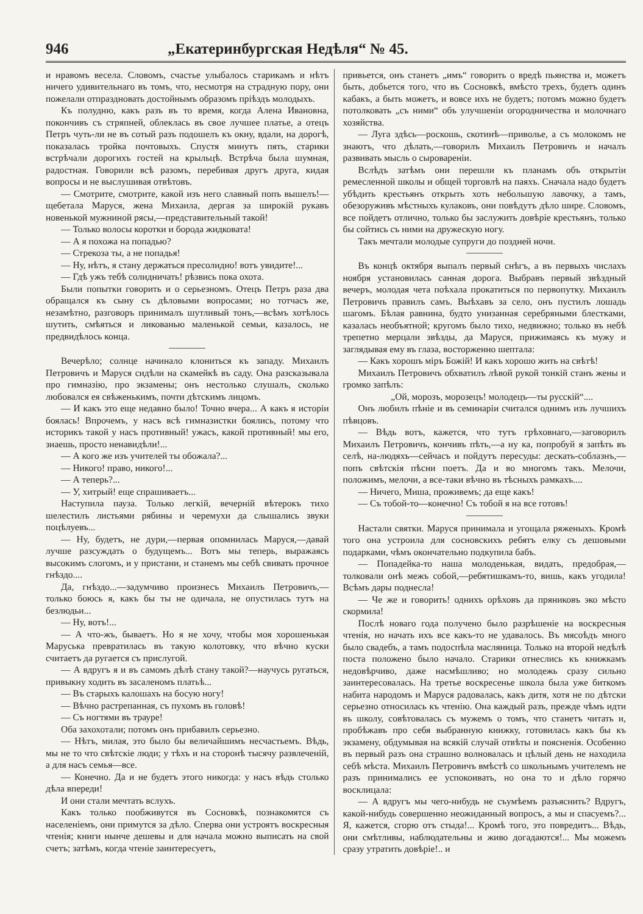946 „Екатеринбургская Недѣля“ № 45.
и нравомъ весела. Словомъ, счастье улыбалось старикамъ и нѣтъ ничего удивительнаго въ томъ, что, несмотря на страдную пору, они пожелали отпраздновать достойнымъ образомъ пріѣздъ молодыхъ.
Къ полудню, какъ разъ въ то время, когда Алена Ивановна, покончивъ съ стряпней, облеклась въ свое лучшее платье, а отецъ Петръ чуть-ли не въ сотый разъ подошелъ къ окну, вдали, на дорогѣ, показалась тройка почтовыхъ. Спустя минутъ пять, старики встрѣчали дорогихъ гостей на крыльцѣ. Встрѣча была шумная, радостная. Говорили всѣ разомъ, перебивая другъ друга, кидая вопросы и не выслушивая отвѣтовъ.
— Смотрите, смотрите, какой изъ него славный попъ вышелъ!—щебетала Маруся, жена Михаила, дергая за широкій рукавъ новенькой мужниной рясы,—представительный такой!
— Только волосы коротки и борода жидковата!
— А я похожа на попадью?
— Стрекоза ты, а не попадья!
— Ну, нѣтъ, я стану держаться пресолидно! вотъ увидите!...
— Гдѣ ужъ тебѣ солидничать! рѣзвись пока охота.
Были попытки говорить и о серьезномъ. Отецъ Петръ раза два обращался къ сыну съ дѣловыми вопросами; но тотчасъ же, незамѣтно, разговоръ принималъ шутливый тонъ,—всѣмъ хотѣлось шутить, смѣяться и ликованью маленькой семьи, казалось, не предвидѣлось конца.
Вечерѣло; солнце начинало клониться къ западу. Михаилъ Петровичъ и Маруся сидѣли на скамейкѣ въ саду. Она разсказывала про гимназію, про экзамены; онъ нестолько слушалъ, сколько любовался ея свѣженькимъ, почти дѣтскимъ лицомъ.
— И какъ это еще недавно было! Точно вчера... А какъ я исторіи боялась! Впрочемъ, у насъ всѣ гимназистки боялись, потому что историкъ такой у насъ противный! ужасъ, какой противный! мы его, знаешь, просто ненавидѣли!...
— А кого же изъ учителей ты обожала?...
— Никого! право, никого!...
— А теперь?...
— У, хитрый! еще спрашиваетъ...
Наступила пауза. Только легкій, вечерній вѣтерокъ тихо шелестилъ листьями рябины и черемухи да слышались звуки поцѣлуевъ...
— Ну, будетъ, не дури,—первая опомнилась Маруся,—давай лучше разсуждать о будущемъ... Вотъ мы теперь, выражаясь высокимъ слогомъ, и у пристани, и станемъ мы себѣ свивать прочное гнѣздо....
Да, гнѣздо...—задумчиво произнесъ Михаилъ Петровичъ,—только боюсь я, какъ бы ты не одичала, не опустилась тутъ на безлюдьи...
— Ну, вотъ!...
— А что-жъ, бываетъ. Но я не хочу, чтобы моя хорошенькая Маруська превратилась въ такую колотовку, что вѣчно куски считаетъ да ругается съ прислугой.
— А вдругъ я и въ самомъ дѣлѣ стану такой?—научусь ругаться, привыкну ходить въ засаленомъ платьѣ...
— Въ старыхъ калошахъ на босую ногу!
— Вѣчно растрепанная, съ пухомъ въ головѣ!
— Съ ногтями въ трауре!
Оба захохотали; потомъ онъ прибавилъ серьезно.
— Нѣтъ, милая, это было бы величайшимъ несчастьемъ. Вѣдь, мы не то что свѣтскіе люди; у тѣхъ и на сторонѣ тысячу развлеченій, а для насъ семья—все.
— Конечно. Да и не будетъ этого никогда: у насъ вѣдь столько дѣла впереди!
И они стали мечтать вслухъ.
Какъ только пообживутся въ Сосновкѣ, познакомятся съ населеніемъ, они примутся за дѣло. Сперва они устроятъ воскресныя чтенія; книги нынче дешевы и для начала можно выписать на свой счетъ; затѣмъ, когда чтеніе заинтересуетъ,
привьется, онъ станетъ „имъ“ говорить о вредѣ пьянства и, можетъ быть, добьется того, что въ Сосновкѣ, вмѣсто трехъ, будетъ одинъ кабакъ, а быть можетъ, и вовсе ихъ не будетъ; потомъ можно будетъ потолковать „съ ними“ объ улучшеніи огородничества и молочнаго хозяйства.
— Луга здѣсь—роскошь, скотинѣ—приволье, а съ молокомъ не знаютъ, что дѣлать,—говорилъ Михаилъ Петровичъ и началъ развивать мысль о сыровареніи.
Вслѣдъ затѣмъ они перешли къ планамъ объ открытіи ремесленной школы и общей торговлѣ на паяхъ. Сначала надо будетъ убѣдить крестьянъ открыть хоть небольшую лавочку, а тамъ, обезоруживъ мѣстныхъ кулаковъ, они повѣдутъ дѣло шире. Словомъ, все пойдетъ отлично, только бы заслужить довѣріе крестьянъ, только бы сойтись съ ними на дружескую ногу.
Такъ мечтали молодые супруги до поздней ночи.
Въ концѣ октября выпалъ первый снѣгъ, а въ первыхъ числахъ ноября установилась санная дорога. Выбравъ первый звѣздный вечеръ, молодая чета поѣхала прокатиться по первопутку. Михаилъ Петровичъ правилъ самъ. Выѣхавъ за село, онъ пустилъ лошадь шагомъ. Бѣлая равнина, будто унизанная серебряными блестками, казалась необъятной; кругомъ было тихо, недвижно; только въ небѣ трепетно мерцали звѣзды, да Маруся, прижимаясь къ мужу и заглядывая ему въ глаза, восторженно шептала:
— Какъ хорошъ міръ Божій! И какъ хорошо жить на свѣтѣ!
Михаилъ Петровичъ обхватилъ лѣвой рукой тонкій станъ жены и громко запѣлъ:
„Ой, морозъ, морозецъ! молодецъ—ты русскій“....
Онъ любилъ пѣніе и въ семинаріи считался однимъ изъ лучшихъ пѣвцовъ.
— Вѣдь вотъ, кажется, что тутъ грѣховнаго,—заговорилъ Михаилъ Петровичъ, кончивъ пѣть,—а ну ка, попробуй я запѣть въ селѣ, на-людяхъ—сейчасъ и пойдутъ пересуды: дескать-соблазнъ,—попъ свѣтскія пѣсни поетъ. Да и во многомъ такъ. Мелочи, положимъ, мелочи, а все-таки вѣчно въ тѣсныхъ рамкахъ....
— Ничего, Миша, проживемъ; да еще какъ!
— Съ тобой-то—конечно! Съ тобой я на все готовъ!
Настали святки. Маруся принимала и угощала ряженыхъ. Кромѣ того она устроила для сосновскихъ ребятъ елку съ дешовыми подарками, чѣмъ окончательно подкупила бабъ.
— Попадейка-то наша молоденькая, видать, предобрая,—толковали онѣ межъ собой,—ребятишкамъ-то, вишь, какъ угодила! Всѣмъ дары поднесла!
— Че же и говорить! однихъ орѣховъ да пряниковъ эко мѣсто скормила!
Послѣ новаго года получено было разрѣшеніе на воскресныя чтенія, но начать ихъ все какъ-то не удавалось. Въ мясоѣдъ много было свадебъ, а тамъ подоспѣла масляница. Только на второй недѣлѣ поста положено было начало. Старики отнеслись къ книжкамъ недовѣрчиво, даже насмѣшливо; но молодежь сразу сильно заинтересовалась. На третье воскресенье школа была уже биткомъ набита народомъ и Маруся радовалась, какъ дитя, хотя не по дѣтски серьезно относилась къ чтенію. Она каждый разъ, прежде чѣмъ идти въ школу, совѣтовалась съ мужемъ о томъ, что станетъ читать и, пробѣжавъ про себя выбранную книжку, готовилась какъ бы къ экзамену, обдумывая на всякій случай отвѣты и поясненія. Особенно въ первый разъ она страшно волновалась и цѣлый день не находила себѣ мѣста. Михаилъ Петровичъ вмѣстѣ со школьнымъ учителемъ не разъ принимались ее успокоивать, но она то и дѣло горячо восклицала:
— А вдругъ мы чего-нибудь не съумѣемъ разъяснить? Вдругъ, какой-нибудь совершенно неожиданный вопросъ, а мы и спасуемъ?... Я, кажется, сгорю отъ стыда!... Кромѣ того, это повредитъ... Вѣдь, они смѣтливы, наблюдательны и живо догадаются!... Мы можемъ сразу утратить довѣріе!.. и